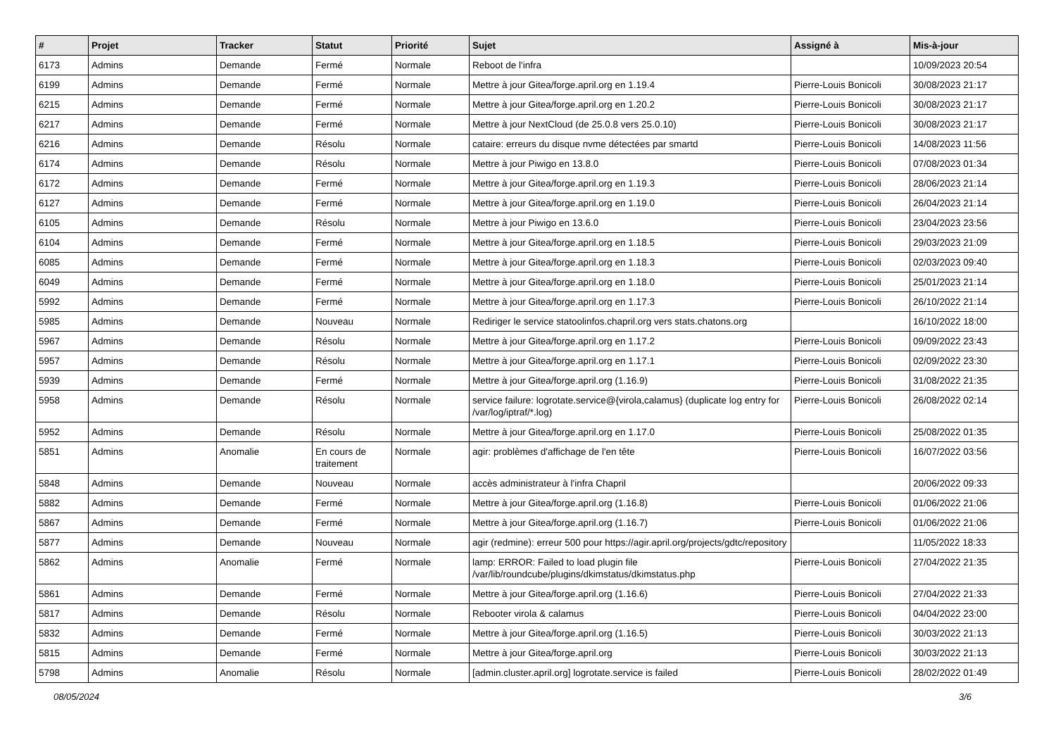| # | Projet | Tracker | Statut | Priorité | Sujet | Assigné à | Mis-à-jour |
| --- | --- | --- | --- | --- | --- | --- | --- |
| 6173 | Admins | Demande | Fermé | Normale | Reboot de l'infra | | 10/09/2023 20:54 |
| 6199 | Admins | Demande | Fermé | Normale | Mettre à jour Gitea/forge.april.org en 1.19.4 | Pierre-Louis Bonicoli | 30/08/2023 21:17 |
| 6215 | Admins | Demande | Fermé | Normale | Mettre à jour Gitea/forge.april.org en 1.20.2 | Pierre-Louis Bonicoli | 30/08/2023 21:17 |
| 6217 | Admins | Demande | Fermé | Normale | Mettre à jour NextCloud (de 25.0.8 vers 25.0.10) | Pierre-Louis Bonicoli | 30/08/2023 21:17 |
| 6216 | Admins | Demande | Résolu | Normale | cataire: erreurs du disque nvme détectées par smartd | Pierre-Louis Bonicoli | 14/08/2023 11:56 |
| 6174 | Admins | Demande | Résolu | Normale | Mettre à jour Piwigo en 13.8.0 | Pierre-Louis Bonicoli | 07/08/2023 01:34 |
| 6172 | Admins | Demande | Fermé | Normale | Mettre à jour Gitea/forge.april.org en 1.19.3 | Pierre-Louis Bonicoli | 28/06/2023 21:14 |
| 6127 | Admins | Demande | Fermé | Normale | Mettre à jour Gitea/forge.april.org en 1.19.0 | Pierre-Louis Bonicoli | 26/04/2023 21:14 |
| 6105 | Admins | Demande | Résolu | Normale | Mettre à jour Piwigo en 13.6.0 | Pierre-Louis Bonicoli | 23/04/2023 23:56 |
| 6104 | Admins | Demande | Fermé | Normale | Mettre à jour Gitea/forge.april.org en 1.18.5 | Pierre-Louis Bonicoli | 29/03/2023 21:09 |
| 6085 | Admins | Demande | Fermé | Normale | Mettre à jour Gitea/forge.april.org en 1.18.3 | Pierre-Louis Bonicoli | 02/03/2023 09:40 |
| 6049 | Admins | Demande | Fermé | Normale | Mettre à jour Gitea/forge.april.org en 1.18.0 | Pierre-Louis Bonicoli | 25/01/2023 21:14 |
| 5992 | Admins | Demande | Fermé | Normale | Mettre à jour Gitea/forge.april.org en 1.17.3 | Pierre-Louis Bonicoli | 26/10/2022 21:14 |
| 5985 | Admins | Demande | Nouveau | Normale | Rediriger le service statoolinfos.chapril.org vers stats.chatons.org | | 16/10/2022 18:00 |
| 5967 | Admins | Demande | Résolu | Normale | Mettre à jour Gitea/forge.april.org en 1.17.2 | Pierre-Louis Bonicoli | 09/09/2022 23:43 |
| 5957 | Admins | Demande | Résolu | Normale | Mettre à jour Gitea/forge.april.org en 1.17.1 | Pierre-Louis Bonicoli | 02/09/2022 23:30 |
| 5939 | Admins | Demande | Fermé | Normale | Mettre à jour Gitea/forge.april.org (1.16.9) | Pierre-Louis Bonicoli | 31/08/2022 21:35 |
| 5958 | Admins | Demande | Résolu | Normale | service failure: logrotate.service@{virola,calamus} (duplicate log entry for /var/log/iptraf/*.log) | Pierre-Louis Bonicoli | 26/08/2022 02:14 |
| 5952 | Admins | Demande | Résolu | Normale | Mettre à jour Gitea/forge.april.org en 1.17.0 | Pierre-Louis Bonicoli | 25/08/2022 01:35 |
| 5851 | Admins | Anomalie | En cours de traitement | Normale | agir: problèmes d'affichage de l'en tête | Pierre-Louis Bonicoli | 16/07/2022 03:56 |
| 5848 | Admins | Demande | Nouveau | Normale | accès administrateur à l'infra Chapril | | 20/06/2022 09:33 |
| 5882 | Admins | Demande | Fermé | Normale | Mettre à jour Gitea/forge.april.org (1.16.8) | Pierre-Louis Bonicoli | 01/06/2022 21:06 |
| 5867 | Admins | Demande | Fermé | Normale | Mettre à jour Gitea/forge.april.org (1.16.7) | Pierre-Louis Bonicoli | 01/06/2022 21:06 |
| 5877 | Admins | Demande | Nouveau | Normale | agir (redmine): erreur 500 pour https://agir.april.org/projects/gdtc/repository | | 11/05/2022 18:33 |
| 5862 | Admins | Anomalie | Fermé | Normale | lamp: ERROR: Failed to load plugin file /var/lib/roundcube/plugins/dkimstatus/dkimstatus.php | Pierre-Louis Bonicoli | 27/04/2022 21:35 |
| 5861 | Admins | Demande | Fermé | Normale | Mettre à jour Gitea/forge.april.org (1.16.6) | Pierre-Louis Bonicoli | 27/04/2022 21:33 |
| 5817 | Admins | Demande | Résolu | Normale | Rebooter virola & calamus | Pierre-Louis Bonicoli | 04/04/2022 23:00 |
| 5832 | Admins | Demande | Fermé | Normale | Mettre à jour Gitea/forge.april.org (1.16.5) | Pierre-Louis Bonicoli | 30/03/2022 21:13 |
| 5815 | Admins | Demande | Fermé | Normale | Mettre à jour Gitea/forge.april.org | Pierre-Louis Bonicoli | 30/03/2022 21:13 |
| 5798 | Admins | Anomalie | Résolu | Normale | [admin.cluster.april.org] logrotate.service is failed | Pierre-Louis Bonicoli | 28/02/2022 01:49 |
08/05/2024 3/6